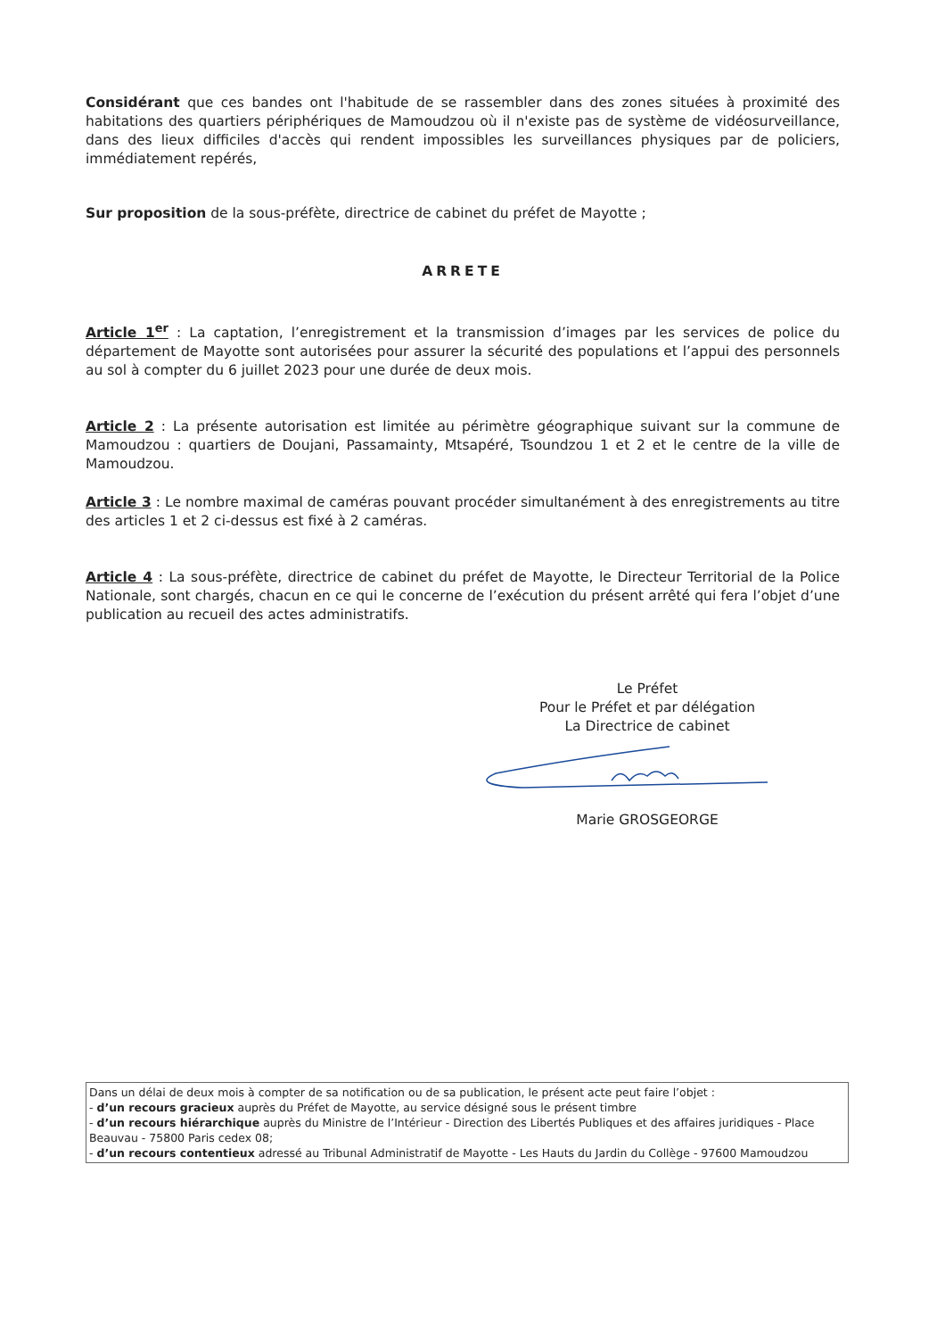Considérant que ces bandes ont l'habitude de se rassembler dans des zones situées à proximité des habitations des quartiers périphériques de Mamoudzou où il n'existe pas de système de vidéosurveillance, dans des lieux difficiles d'accès qui rendent impossibles les surveillances physiques par de policiers, immédiatement repérés,
Sur proposition de la sous-préfète, directrice de cabinet du préfet de Mayotte ;
ARRETE
Article 1<sup>er</sup> : La captation, l’enregistrement et la transmission d’images par les services de police du département de Mayotte sont autorisées pour assurer la sécurité des populations et l’appui des personnels au sol à compter du 6 juillet 2023 pour une durée de deux mois.
Article 2 : La présente autorisation est limitée au périmètre géographique suivant sur la commune de Mamoudzou : quartiers de Doujani, Passamainty, Mtsapéré, Tsoundzou 1 et 2 et le centre de la ville de Mamoudzou.
Article 3 : Le nombre maximal de caméras pouvant procéder simultanément à des enregistrements au titre des articles 1 et 2 ci-dessus est fixé à 2 caméras.
Article 4 : La sous-préfète, directrice de cabinet du préfet de Mayotte, le Directeur Territorial de la Police Nationale, sont chargés, chacun en ce qui le concerne de l’exécution du présent arrêté qui fera l’objet d’une publication au recueil des actes administratifs.
Le Préfet
Pour le Préfet et par délégation
La Directrice de cabinet
Marie GROSGEORGE
Dans un délai de deux mois à compter de sa notification ou de sa publication, le présent acte peut faire l’objet :
- d’un recours gracieux auprès du Préfet de Mayotte, au service désigné sous le présent timbre
- d’un recours hiérarchique auprès du Ministre de l’Intérieur - Direction des Libertés Publiques et des affaires juridiques - Place Beauvau - 75800 Paris cedex 08;
- d’un recours contentieux adressé au Tribunal Administratif de Mayotte - Les Hauts du Jardin du Collège - 97600 Mamoudzou